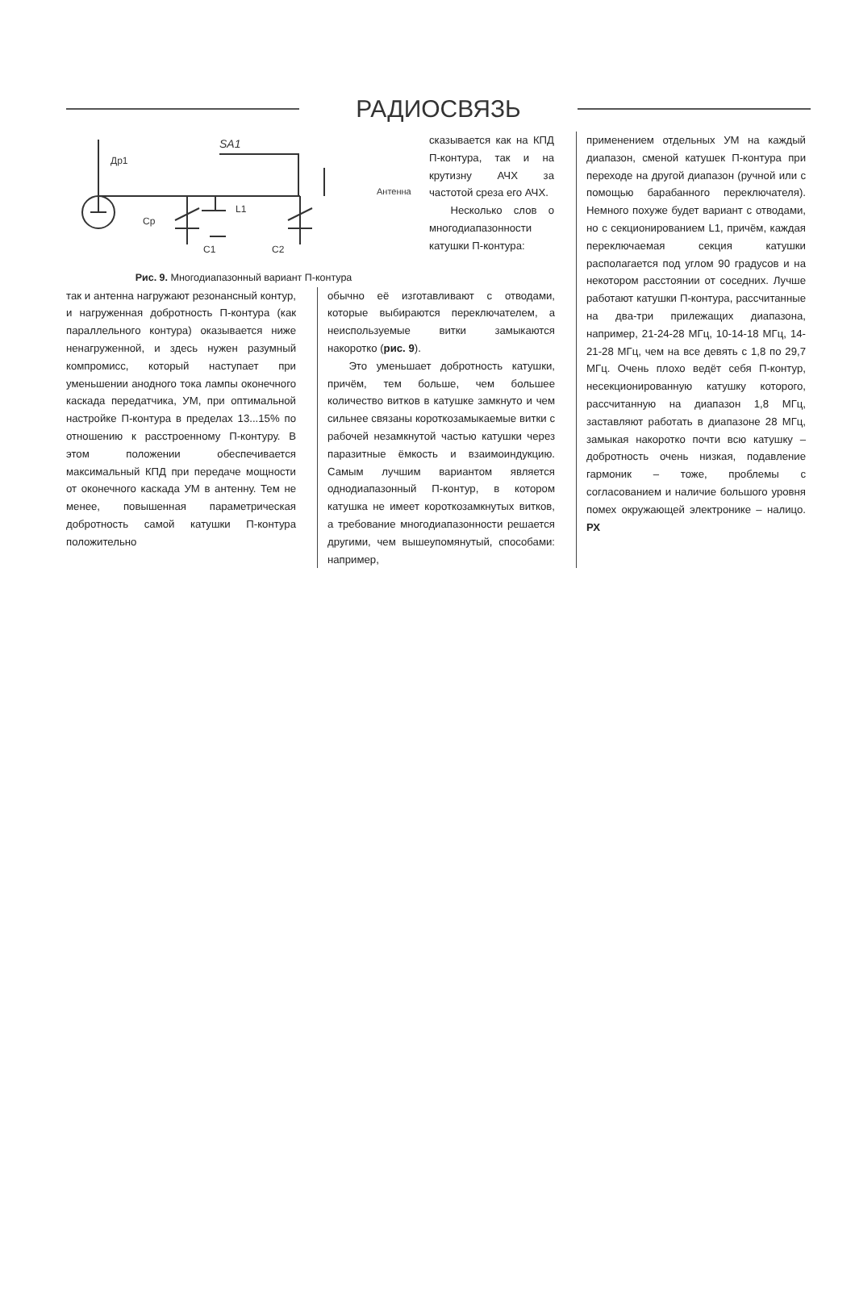РАДИОСВЯЗЬ
Др1
SA1
Антенна
Ср
L1
C1
C2
Рис. 9. Многодиапазонный вариант П-контура
сказывается как на КПД П-контура, так и на крутизну АЧХ за частотой среза его АЧХ.
Несколько слов о многодиапазонности катушки П-контура:
применением отдельных УМ на каждый диапазон, сменой катушек П-контура при переходе на другой диапазон (ручной или с помощью барабанного переключателя). Немного похуже будет вариант с отводами, но с секционированием L1, причём, каждая переключаемая секция катушки располагается под углом 90 градусов и на некотором расстоянии от соседних. Лучше работают катушки П-контура, рассчитанные на два-три прилежащих диапазона, например, 21-24-28 МГц, 10-14-18 МГц, 14-21-28 МГц, чем на все девять с 1,8 по 29,7 МГц. Очень плохо ведёт себя П-контур, несекционированную катушку которого, рассчитанную на диапазон 1,8 МГц, заставляют работать в диапазоне 28 МГц, замыкая накоротко почти всю катушку – добротность очень низкая, подавление гармоник – тоже, проблемы с согласованием и наличие большого уровня помех окружающей электронике – налицо. РХ
так и антенна нагружают резонансный контур, и нагруженная добротность П-контура (как параллельного контура) оказывается ниже ненагруженной, и здесь нужен разумный компромисс, который наступает при уменьшении анодного тока лампы оконечного каскада передатчика, УМ, при оптимальной настройке П-контура в пределах 13...15% по отношению к расстроенному П-контуру. В этом положении обеспечивается максимальный КПД при передаче мощности от оконечного каскада УМ в антенну. Тем не менее, повышенная параметрическая добротность самой катушки П-контура положительно
обычно её изготавливают с отводами, которые выбираются переключателем, а неиспользуемые витки замыкаются накоротко (рис. 9).
Это уменьшает добротность катушки, причём, тем больше, чем большее количество витков в катушке замкнуто и чем сильнее связаны короткозамыкаемые витки с рабочей незамкнутой частью катушки через паразитные ёмкость и взаимоиндукцию. Самым лучшим вариантом является однодиапазонный П-контур, в котором катушка не имеет короткозамкнутых витков, а требование многодиапазонности решается другими, чем вышеупомянутый, способами: например,